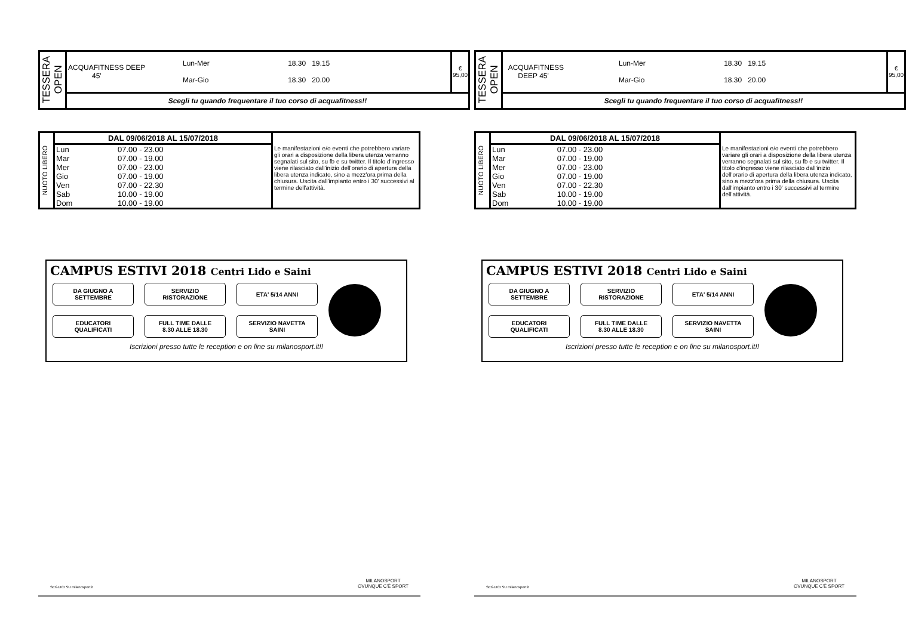| TESSERA OPEN | / ACQUAFITNESS DEEP 45' / Lun-Mer Mar-Gio / 18.30 19.15 18.30 20.00 / | € 95,00 |
| | Scegli tu quando frequentare il tuo corso di acquafitness!! | |
| NUOTO LIBERO | DAL 09/06/2018 AL 15/07/2018 | | Le manifestazioni e/o eventi che potrebbero variare gli orari a disposizione della libera utenza verranno segnalati sul sito, su fb e su twitter. Il titolo d'ingresso viene rilasciato dall'inizio dell'orario di apertura della libera utenza indicato, sino a mezz'ora prima della chiusura. Uscita dall'impianto entro i 30' successivi al termine dell'attività. |
| | Lun | 07.00 - 23.00 | |
| | Mar | 07.00 - 19.00 | |
| | Mer | 07.00 - 23.00 | |
| | Gio | 07.00 - 19.00 | |
| | Ven | 07.00 - 22.30 | |
| | Sab | 10.00 - 19.00 | |
| | Dom | 10.00 - 19.00 | |
CAMPUS ESTIVI 2018 Centri Lido e Saini
DA GIUGNO A
SETTEMBRE
SERVIZIO
RISTORAZIONE
ETA' 5/14 ANNI
EDUCATORI
QUALIFICATI
FULL TIME DALLE
8.30 ALLE 18.30
SERVIZIO NAVETTA
SAINI
Iscrizioni presso tutte le reception e on line su milanosport.it!!
SEGUICI SU milanosport.it MILANOSPORT
OVUNQUE C'È SPORT
| TESSERA OPEN | / ACQUAFITNESS DEEP 45' / Lun-Mer Mar-Gio / 18.30 19.15 18.30 20.00 / | € 95,00 |
| | Scegli tu quando frequentare il tuo corso di acquafitness!! | |
| NUOTO LIBERO | DAL 09/06/2018 AL 15/07/2018 | | Le manifestazioni e/o eventi che potrebbero variare gli orari a disposizione della libera utenza verranno segnalati sul sito, su fb e su twitter. Il titolo d'ingresso viene rilasciato dall'inizio dell'orario di apertura della libera utenza indicato, sino a mezz'ora prima della chiusura. Uscita dall'impianto entro i 30' successivi al termine dell'attività. |
| | Lun | 07.00 - 23.00 | |
| | Mar | 07.00 - 19.00 | |
| | Mer | 07.00 - 23.00 | |
| | Gio | 07.00 - 19.00 | |
| | Ven | 07.00 - 22.30 | |
| | Sab | 10.00 - 19.00 | |
| | Dom | 10.00 - 19.00 | |
CAMPUS ESTIVI 2018 Centri Lido e Saini
DA GIUGNO A
SETTEMBRE
SERVIZIO
RISTORAZIONE
ETA' 5/14 ANNI
EDUCATORI
QUALIFICATI
FULL TIME DALLE
8.30 ALLE 18.30
SERVIZIO NAVETTA
SAINI
Iscrizioni presso tutte le reception e on line su milanosport.it!!
SEGUICI SU milanosport.it MILANOSPORT
OVUNQUE C'È SPORT